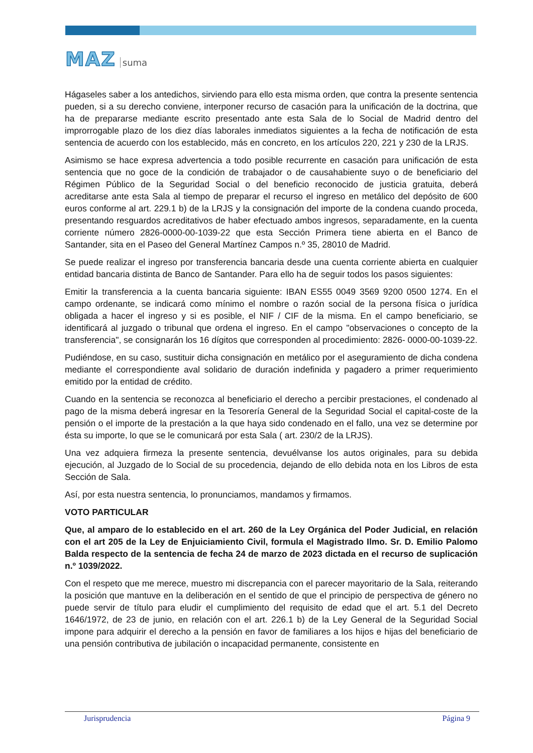MAZ suma
Hágaseles saber a los antedichos, sirviendo para ello esta misma orden, que contra la presente sentencia pueden, si a su derecho conviene, interponer recurso de casación para la unificación de la doctrina, que ha de prepararse mediante escrito presentado ante esta Sala de lo Social de Madrid dentro del improrrogable plazo de los diez días laborales inmediatos siguientes a la fecha de notificación de esta sentencia de acuerdo con los establecido, más en concreto, en los artículos 220, 221 y 230 de la LRJS.
Asimismo se hace expresa advertencia a todo posible recurrente en casación para unificación de esta sentencia que no goce de la condición de trabajador o de causahabiente suyo o de beneficiario del Régimen Público de la Seguridad Social o del beneficio reconocido de justicia gratuita, deberá acreditarse ante esta Sala al tiempo de preparar el recurso el ingreso en metálico del depósito de 600 euros conforme al art. 229.1 b) de la LRJS y la consignación del importe de la condena cuando proceda, presentando resguardos acreditativos de haber efectuado ambos ingresos, separadamente, en la cuenta corriente número 2826-0000-00-1039-22 que esta Sección Primera tiene abierta en el Banco de Santander, sita en el Paseo del General Martínez Campos n.º 35, 28010 de Madrid.
Se puede realizar el ingreso por transferencia bancaria desde una cuenta corriente abierta en cualquier entidad bancaria distinta de Banco de Santander. Para ello ha de seguir todos los pasos siguientes:
Emitir la transferencia a la cuenta bancaria siguiente: IBAN ES55 0049 3569 9200 0500 1274. En el campo ordenante, se indicará como mínimo el nombre o razón social de la persona física o jurídica obligada a hacer el ingreso y si es posible, el NIF / CIF de la misma. En el campo beneficiario, se identificará al juzgado o tribunal que ordena el ingreso. En el campo "observaciones o concepto de la transferencia", se consignarán los 16 dígitos que corresponden al procedimiento: 2826- 0000-00-1039-22.
Pudiéndose, en su caso, sustituir dicha consignación en metálico por el aseguramiento de dicha condena mediante el correspondiente aval solidario de duración indefinida y pagadero a primer requerimiento emitido por la entidad de crédito.
Cuando en la sentencia se reconozca al beneficiario el derecho a percibir prestaciones, el condenado al pago de la misma deberá ingresar en la Tesorería General de la Seguridad Social el capital-coste de la pensión o el importe de la prestación a la que haya sido condenado en el fallo, una vez se determine por ésta su importe, lo que se le comunicará por esta Sala ( art. 230/2 de la LRJS).
Una vez adquiera firmeza la presente sentencia, devuélvanse los autos originales, para su debida ejecución, al Juzgado de lo Social de su procedencia, dejando de ello debida nota en los Libros de esta Sección de Sala.
Así, por esta nuestra sentencia, lo pronunciamos, mandamos y firmamos.
VOTO PARTICULAR
Que, al amparo de lo establecido en el art. 260 de la Ley Orgánica del Poder Judicial, en relación con el art 205 de la Ley de Enjuiciamiento Civil, formula el Magistrado Ilmo. Sr. D. Emilio Palomo Balda respecto de la sentencia de fecha 24 de marzo de 2023 dictada en el recurso de suplicación n.º 1039/2022.
Con el respeto que me merece, muestro mi discrepancia con el parecer mayoritario de la Sala, reiterando la posición que mantuve en la deliberación en el sentido de que el principio de perspectiva de género no puede servir de título para eludir el cumplimiento del requisito de edad que el art. 5.1 del Decreto 1646/1972, de 23 de junio, en relación con el art. 226.1 b) de la Ley General de la Seguridad Social impone para adquirir el derecho a la pensión en favor de familiares a los hijos e hijas del beneficiario de una pensión contributiva de jubilación o incapacidad permanente, consistente en
Jurisprudencia Página 9